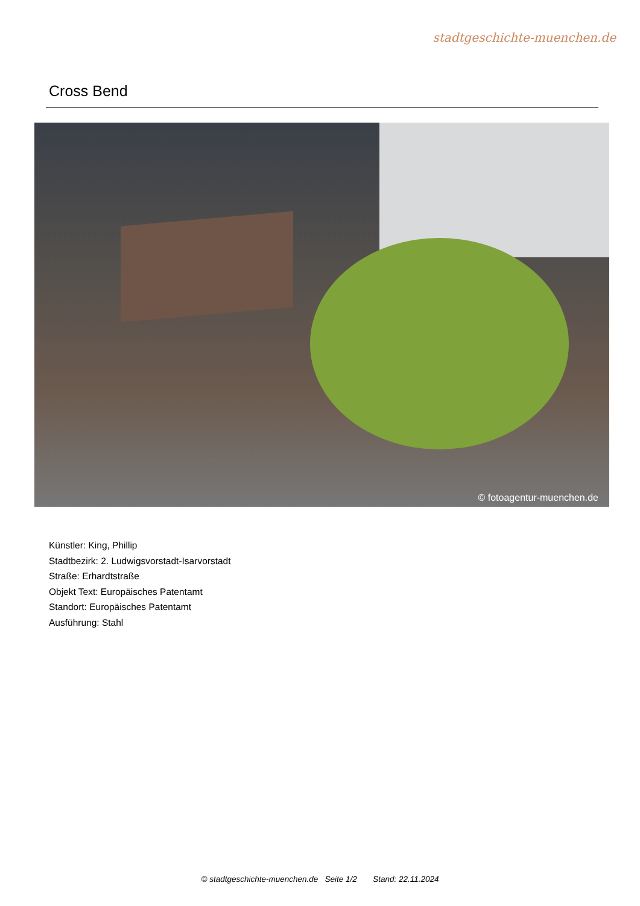stadtgeschichte-muenchen.de
Cross Bend
© fotoagentur-muenchen.de
Künstler: King, Phillip
Stadtbezirk: 2. Ludwigsvorstadt-Isarvorstadt
Straße: Erhardtstraße
Objekt Text: Europäisches Patentamt
Standort: Europäisches Patentamt
Ausführung: Stahl
© stadtgeschichte-muenchen.de Seite 1/2 Stand: 22.11.2024